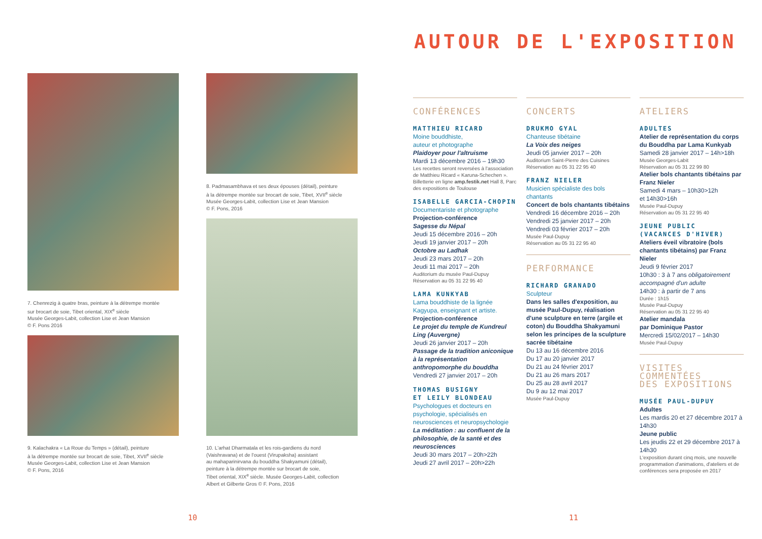7. Chenrezig à quatre bras, peinture à la détrempe montée
sur brocart de soie, Tibet oriental, XIX<sup>e</sup> siècle
Musée Georges-Labit, collection Lise et Jean Mansion
© F. Pons 2016
9. Kalachakra « La Roue du Temps » (détail), peinture
à la détrempe montée sur brocart de soie, Tibet, XVII<sup>e</sup> siècle
Musée Georges-Labit, collection Lise et Jean Mansion
© F. Pons, 2016
8. Padmasambhava et ses deux épouses (détail), peinture
à la détrempe montée sur brocart de soie, Tibet, XVII<sup>e</sup> siècle
Musée Georges-Labit, collection Lise et Jean Mansion
© F. Pons, 2016
10. L'arhat Dharmatala et les rois-gardiens du nord
(Vaishravana) et de l'ouest (Virupaksha) assistant
au mahaparinirvana du bouddha Shakyamuni (détail),
peinture à la détrempe montée sur brocart de soie,
Tibet oriental, XIX<sup>e</sup> siècle. Musée Georges-Labit, collection
Albert et Gilberte Gros © F. Pons, 2016
10
AUTOUR DE L'EXPOSITION
CONFÉRENCES
MATTHIEU RICARD
Moine bouddhiste,
auteur et photographe
Plaidoyer pour l'altruisme
Mardi 13 décembre 2016 – 19h30
Les recettes seront reversées à l'association de Matthieu Ricard « Karuna-Schechen ». Billetterie en ligne amp.festik.net Hall 8, Parc des expositions de Toulouse
ISABELLE GARCIA-CHOPIN
Documentariste et photographe
Projection-conférence
Sagesse du Népal
Jeudi 15 décembre 2016 – 20h
Jeudi 19 janvier 2017 – 20h
Octobre au Ladhak
Jeudi 23 mars 2017 – 20h
Jeudi 11 mai 2017 – 20h
Auditorium du musée Paul-Dupuy
Réservation au 05 31 22 95 40
LAMA KUNKYAB
Lama bouddhiste de la lignée Kagyupa, enseignant et artiste.
Projection-conférence
Le projet du temple de Kundreul Ling (Auvergne)
Jeudi 26 janvier 2017 – 20h
Passage de la tradition aniconique à la représentation anthropomorphe du bouddha
Vendredi 27 janvier 2017 – 20h
THOMAS BUSIGNY
ET LEILY BLONDEAU
Psychologues et docteurs en psychologie, spécialisés en neurosciences et neuropsychologie
La méditation : au confluent de la philosophie, de la santé et des neurosciences
Jeudi 30 mars 2017 – 20h>22h
Jeudi 27 avril 2017 – 20h>22h
CONCERTS
DRUKMO GYAL
Chanteuse tibétaine
La Voix des neiges
Jeudi 05 janvier 2017 – 20h
Auditorium Saint-Pierre des Cuisines
Réservation au 05 31 22 95 40
FRANZ NIELER
Musicien spécialiste des bols chantants
Concert de bols chantants tibétains
Vendredi 16 décembre 2016 – 20h
Vendredi 25 janvier 2017 – 20h
Vendredi 03 février 2017 – 20h
Musée Paul-Dupuy
Réservation au 05 31 22 95 40
PERFORMANCE
RICHARD GRANADO
Sculpteur
Dans les salles d'exposition, au musée Paul-Dupuy, réalisation d'une sculpture en terre (argile et coton) du Bouddha Shakyamuni selon les principes de la sculpture sacrée tibétaine
Du 13 au 16 décembre 2016
Du 17 au 20 janvier 2017
Du 21 au 24 février 2017
Du 21 au 26 mars 2017
Du 25 au 28 avril 2017
Du 9 au 12 mai 2017
Musée Paul-Dupuy
ATELIERS
ADULTES
Atelier de représentation du corps du Bouddha par Lama Kunkyab
Samedi 28 janvier 2017 – 14h>18h
Musée Georges-Labit
Réservation au 05 31 22 99 80
Atelier bols chantants tibétains par Franz Nieler
Samedi 4 mars – 10h30>12h
et 14h30>16h
Musée Paul-Dupuy
Réservation au 05 31 22 95 40
JEUNE PUBLIC
(VACANCES D'HIVER)
Ateliers éveil vibratoire (bols chantants tibétains) par Franz Nieler
Jeudi 9 février 2017
10h30 : 3 à 7 ans obligatoirement accompagné d'un adulte
14h30 : à partir de 7 ans
Durée : 1h15
Musée Paul-Dupuy
Réservation au 05 31 22 95 40
Atelier mandala
par Dominique Pastor
Mercredi 15/02/2017 – 14h30
Musée Paul-Dupuy
VISITES
COMMENTÉES
DES EXPOSITIONS
MUSÉE PAUL-DUPUY
Adultes
Les mardis 20 et 27 décembre 2017 à 14h30
Jeune public
Les jeudis 22 et 29 décembre 2017 à 14h30
L'exposition durant cinq mois, une nouvelle programmation d'animations, d'ateliers et de conférences sera proposée en 2017
11